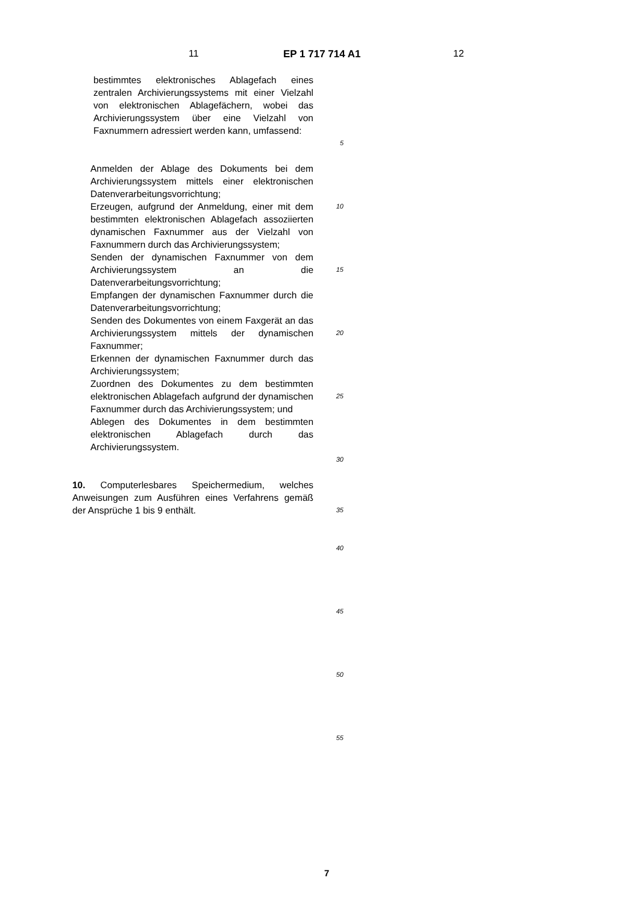11 EP 1 717 714 A1 12
bestimmtes elektronisches Ablagefach eines zentralen Archivierungssystems mit einer Vielzahl von elektronischen Ablagefächern, wobei das Archivierungssystem über eine Vielzahl von Faxnummern adressiert werden kann, umfassend:
5
Anmelden der Ablage des Dokuments bei dem Archivierungssystem mittels einer elektronischen Datenverarbeitungsvorrichtung;
Erzeugen, aufgrund der Anmeldung, einer mit dem bestimmten elektronischen Ablagefach assoziierten dynamischen Faxnummer aus der Vielzahl von Faxnummern durch das Archivierungssystem;
Senden der dynamischen Faxnummer von dem Archivierungssystem an die Datenverarbeitungsvorrichtung;
Empfangen der dynamischen Faxnummer durch die Datenverarbeitungsvorrichtung;
Senden des Dokumentes von einem Faxgerät an das Archivierungssystem mittels der dynamischen Faxnummer;
Erkennen der dynamischen Faxnummer durch das Archivierungssystem;
Zuordnen des Dokumentes zu dem bestimmten elektronischen Ablagefach aufgrund der dynamischen Faxnummer durch das Archivierungssystem; und
Ablegen des Dokumentes in dem bestimmten elektronischen Ablagefach durch das Archivierungssystem.
10
15
20
25
30
10. Computerlesbares Speichermedium, welches Anweisungen zum Ausführen eines Verfahrens gemäß der Ansprüche 1 bis 9 enthält.
35
40
45
50
55
7